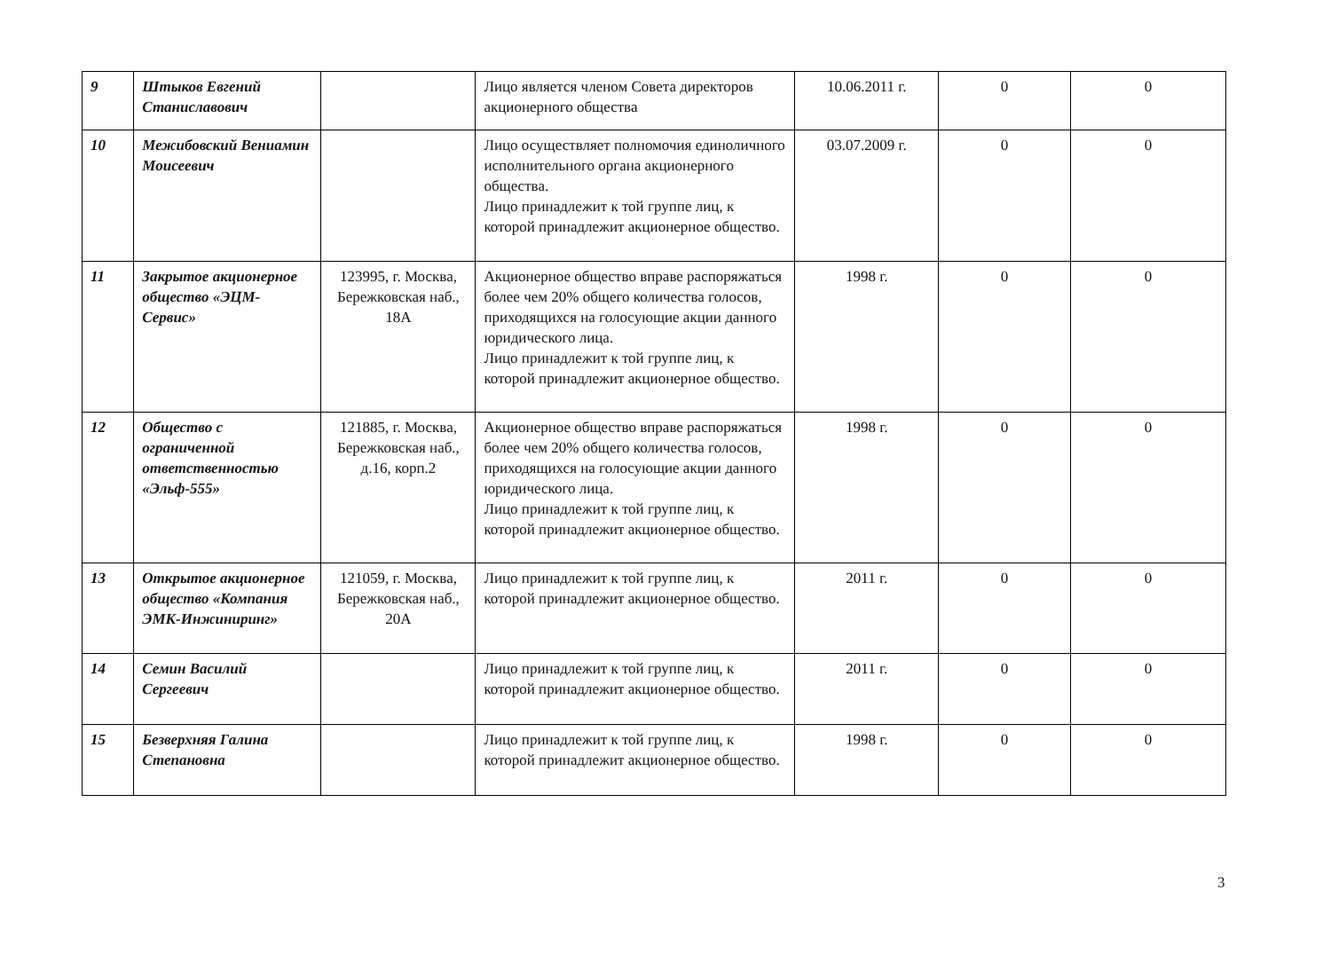| 9 | Штыков Евгений Станиславович | | Лицо является членом Совета директоров акционерного общества | 10.06.2011 г. | 0 | 0 |
| 10 | Межибовский Вениамин Моисеевич | | Лицо осуществляет полномочия единоличного исполнительного органа акционерного общества. Лицо принадлежит к той группе лиц, к которой принадлежит акционерное общество. | 03.07.2009 г. | 0 | 0 |
| 11 | Закрытое акционерное общество «ЭЦМ-Сервис» | 123995, г. Москва, Бережковская наб., 18А | Акционерное общество вправе распоряжаться более чем 20% общего количества голосов, приходящихся на голосующие акции данного юридического лица. Лицо принадлежит к той группе лиц, к которой принадлежит акционерное общество. | 1998 г. | 0 | 0 |
| 12 | Общество с ограниченной ответственностью «Эльф-555» | 121885, г. Москва, Бережковская наб., д.16, корп.2 | Акционерное общество вправе распоряжаться более чем 20% общего количества голосов, приходящихся на голосующие акции данного юридического лица. Лицо принадлежит к той группе лиц, к которой принадлежит акционерное общество. | 1998 г. | 0 | 0 |
| 13 | Открытое акционерное общество «Компания ЭМК-Инжиниринг» | 121059, г. Москва, Бережковская наб., 20А | Лицо принадлежит к той группе лиц, к которой принадлежит акционерное общество. | 2011 г. | 0 | 0 |
| 14 | Семин Василий Сергеевич | | Лицо принадлежит к той группе лиц, к которой принадлежит акционерное общество. | 2011 г. | 0 | 0 |
| 15 | Безверхняя Галина Степановна | | Лицо принадлежит к той группе лиц, к которой принадлежит акционерное общество. | 1998 г. | 0 | 0 |
3